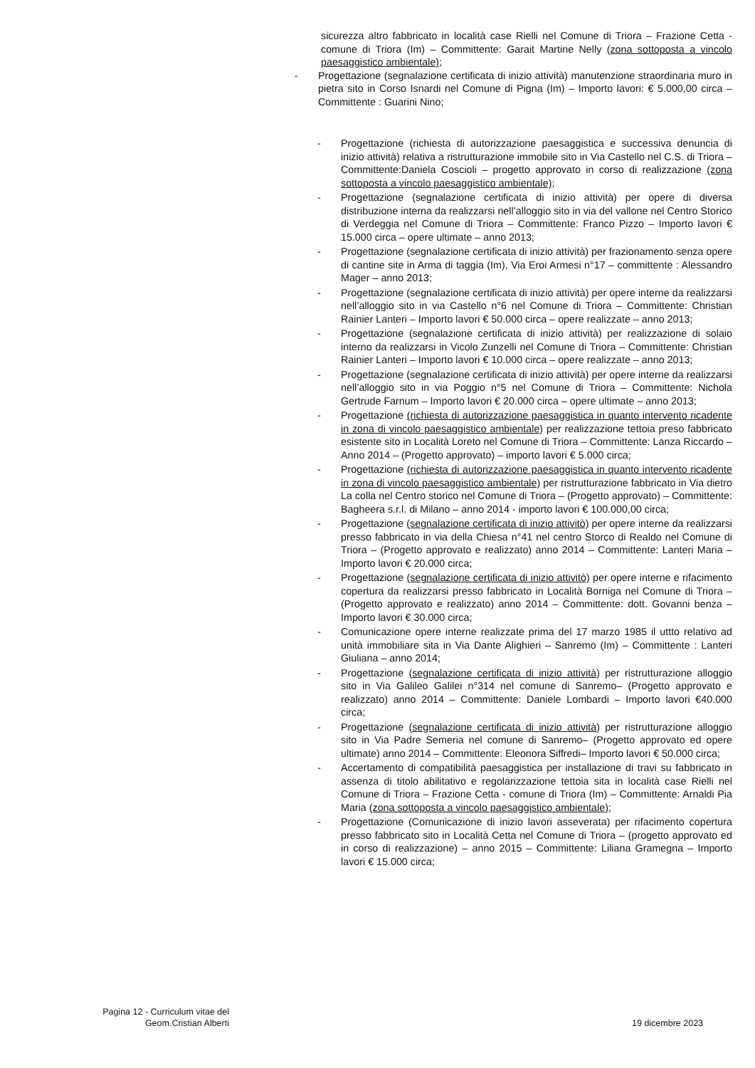sicurezza altro fabbricato in località case Rielli nel Comune di Triora – Frazione Cetta - comune di Triora (Im) – Committente: Garait Martine Nelly (zona sottoposta a vincolo paesaggistico ambientale);
- Progettazione (segnalazione certificata di inizio attività) manutenzione straordinaria muro in pietra sito in Corso Isnardi nel Comune di Pigna (Im) – Importo lavori: € 5.000,00 circa – Committente : Guarini Nino;
- Progettazione (richiesta di autorizzazione paesaggistica e successiva denuncia di inizio attività) relativa a ristrutturazione immobile sito in Via Castello nel C.S. di Triora – Committente:Daniela Coscioli – progetto approvato in corso di realizzazione (zona sottoposta a vincolo paesaggistico ambientale);
- Progettazione (segnalazione certificata di inizio attività) per opere di diversa distribuzione interna da realizzarsi nell’alloggio sito in via del vallone nel Centro Storico di Verdeggia nel Comune di Triora – Committente: Franco Pizzo – Importo lavori € 15.000 circa – opere ultimate – anno 2013;
- Progettazione (segnalazione certificata di inizio attività) per frazionamento senza opere di cantine site in Arma di taggia (Im), Via Eroi Armesi n°17 – committente : Alessandro Mager – anno 2013;
- Progettazione (segnalazione certificata di inizio attività) per opere interne da realizzarsi nell’alloggio sito in via Castello n°6 nel Comune di Triora – Committente: Christian Rainier Lanteri – Importo lavori € 50.000 circa – opere realizzate – anno 2013;
- Progettazione (segnalazione certificata di inizio attività) per realizzazione di solaio interno da realizzarsi in Vicolo Zunzelli nel Comune di Triora – Committente: Christian Rainier Lanteri – Importo lavori € 10.000 circa – opere realizzate – anno 2013;
- Progettazione (segnalazione certificata di inizio attività) per opere interne da realizzarsi nell’alloggio sito in via Poggio n°5 nel Comune di Triora – Committente: Nichola Gertrude Farnum – Importo lavori € 20.000 circa – opere ultimate – anno 2013;
- Progettazione (richiesta di autorizzazione paesaggistica in quanto intervento ricadente in zona di vincolo paesaggistico ambientale) per realizzazione tettoia preso fabbricato esistente sito in Località Loreto nel Comune di Triora – Committente: Lanza Riccardo – Anno 2014 – (Progetto approvato) – importo lavori € 5.000 circa;
- Progettazione (richiesta di autorizzazione paesaggistica in quanto intervento ricadente in zona di vincolo paesaggistico ambientale) per ristrutturazione fabbricato in Via dietro La colla nel Centro storico nel Comune di Triora – (Progetto approvato) – Committente: Bagheera s.r.l. di Milano – anno 2014 - importo lavori € 100.000,00 circa;
- Progettazione (segnalazione certificata di inizio attivitò) per opere interne da realizzarsi presso fabbricato in via della Chiesa n°41 nel centro Storco di Realdo nel Comune di Triora – (Progetto approvato e realizzato) anno 2014 – Committente: Lanteri Maria – Importo lavori € 20.000 circa;
- Progettazione (segnalazione certificata di inizio attivitò) per opere interne e rifacimento copertura da realizzarsi presso fabbricato in Località Borniga nel Comune di Triora – (Progetto approvato e realizzato) anno 2014 – Committente: dott. Govanni benza – Importo lavori € 30.000 circa;
- Comunicazione opere interne realizzate prima del 17 marzo 1985 il uttto relativo ad unità immobiliare sita in Via Dante Alighieri – Sanremo (Im) – Committente : Lanteri Giuliana – anno 2014;
- Progettazione (segnalazione certificata di inizio attività) per ristrutturazione alloggio sito in Via Galileo Galilei n°314 nel comune di Sanremo– (Progetto approvato e realizzato) anno 2014 – Committente: Daniele Lombardi – Importo lavori €40.000 circa;
- Progettazione (segnalazione certificata di inizio attività) per ristrutturazione alloggio sito in Via Padre Semeria nel comune di Sanremo– (Progetto approvato ed opere ultimate) anno 2014 – Committente: Eleonora Siffredi– Importo lavori € 50.000 circa;
- Accertamento di compatibilità paesaggistica per installazione di travi su fabbricato in assenza di titolo abilitativo e regolarizzazione tettoia sita in località case Rielli nel Comune di Triora – Frazione Cetta - comune di Triora (Im) – Committente: Arnaldi Pia Maria (zona sottoposta a vincolo paesaggistico ambientale);
- Progettazione (Comunicazione di inizio lavori asseverata) per rifacimento copertura presso fabbricato sito in Località Cetta nel Comune di Triora – (progetto approvato ed in corso di realizzazione) – anno 2015 – Committente: Liliana Gramegna – Importo lavori € 15.000 circa;
Pagina 12 - Curriculum vitae del
Geom.Cristian Alberti
19 dicembre 2023